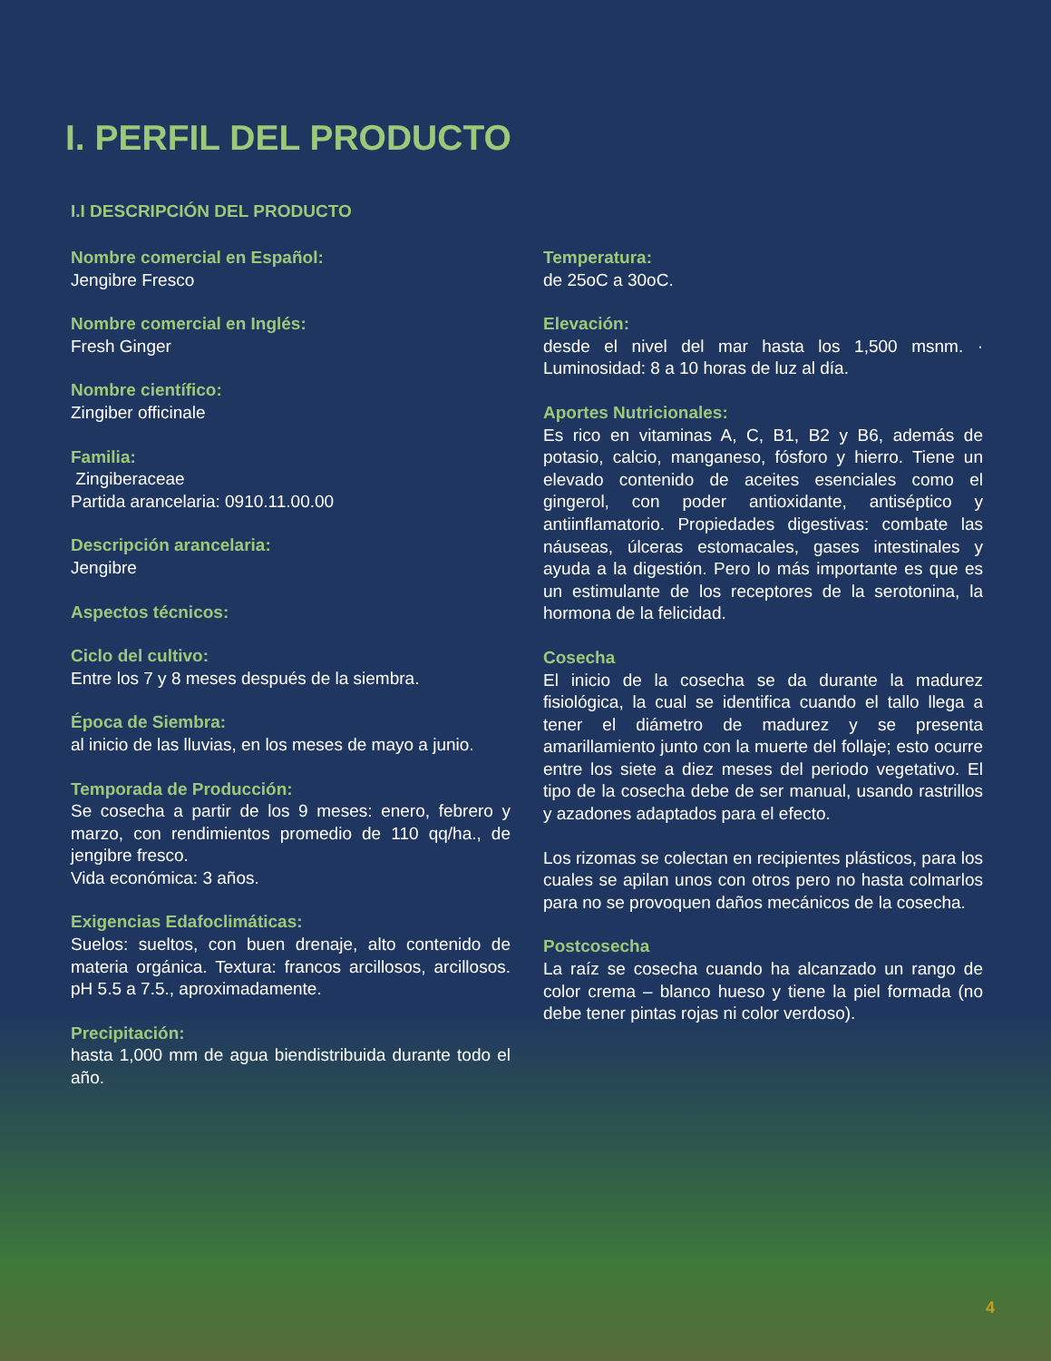I. PERFIL DEL PRODUCTO
I.I DESCRIPCIÓN DEL PRODUCTO
Nombre comercial en Español:
Jengibre Fresco
Nombre comercial en Inglés:
Fresh Ginger
Nombre científico:
Zingiber officinale
Familia:
Zingiberaceae
Partida arancelaria: 0910.11.00.00
Descripción arancelaria:
Jengibre
Aspectos técnicos:
Ciclo del cultivo:
Entre los 7 y 8 meses después de la siembra.
Época de Siembra:
al inicio de las lluvias, en los meses de mayo a junio.
Temporada de Producción:
Se cosecha a partir de los 9 meses: enero, febrero y marzo, con rendimientos promedio de 110 qq/ha., de jengibre fresco.
Vida económica: 3 años.
Exigencias Edafoclimáticas:
Suelos: sueltos, con buen drenaje, alto contenido de materia orgánica. Textura: francos arcillosos, arcillosos. pH 5.5 a 7.5., aproximadamente.
Precipitación:
hasta 1,000 mm de agua biendistribuida durante todo el año.
Temperatura:
de 25oC a 30oC.
Elevación:
desde el nivel del mar hasta los 1,500 msnm. · Luminosidad: 8 a 10 horas de luz al día.
Aportes Nutricionales:
Es rico en vitaminas A, C, B1, B2 y B6, además de potasio, calcio, manganeso, fósforo y hierro. Tiene un elevado contenido de aceites esenciales como el gingerol, con poder antioxidante, antiséptico y antiinflamatorio. Propiedades digestivas: combate las náuseas, úlceras estomacales, gases intestinales y ayuda a la digestión. Pero lo más importante es que es un estimulante de los receptores de la serotonina, la hormona de la felicidad.
Cosecha
El inicio de la cosecha se da durante la madurez fisiológica, la cual se identifica cuando el tallo llega a tener el diámetro de madurez y se presenta amarillamiento junto con la muerte del follaje; esto ocurre entre los siete a diez meses del periodo vegetativo. El tipo de la cosecha debe de ser manual, usando rastrillos y azadones adaptados para el efecto.
Los rizomas se colectan en recipientes plásticos, para los cuales se apilan unos con otros pero no hasta colmarlos para no se provoquen daños mecánicos de la cosecha.
Postcosecha
La raíz se cosecha cuando ha alcanzado un rango de color crema – blanco hueso y tiene la piel formada (no debe tener pintas rojas ni color verdoso).
4